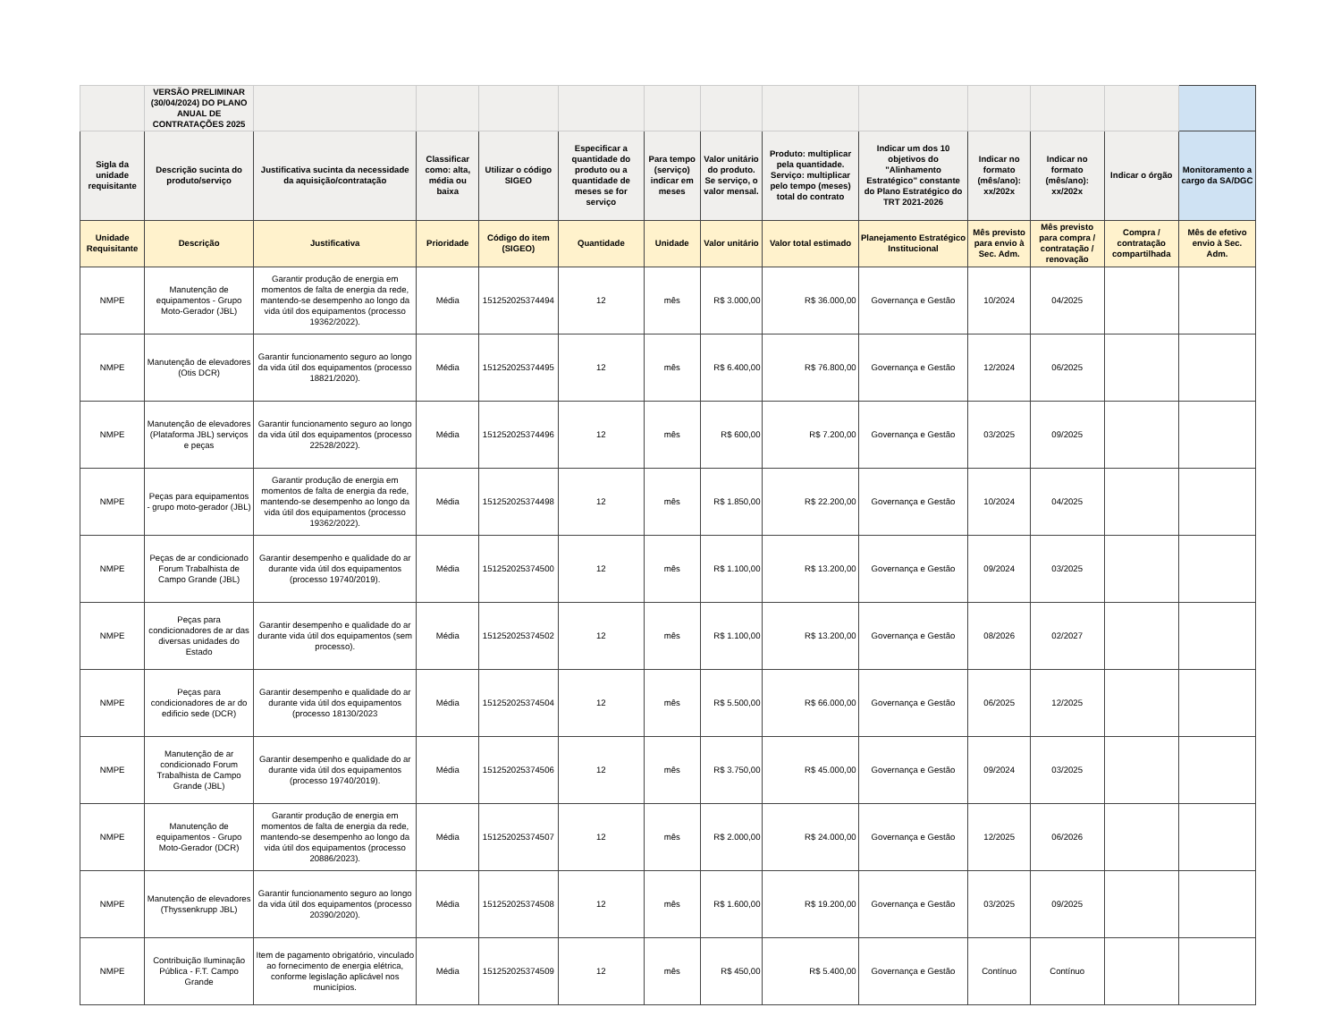| | VERSÃO PRELIMINAR (30/04/2024) DO PLANO ANUAL DE CONTRATAÇÕES 2025 | | | | | | | | | | | | |
| --- | --- | --- | --- | --- | --- | --- | --- | --- | --- | --- | --- | --- | --- |
| Sigla da unidade requisitante | Descrição sucinta do produto/serviço | Justificativa sucinta da necessidade da aquisição/contratação | Classificar como: alta, média ou baixa | Utilizar o código SIGEO | Especificar a quantidade do produto ou a quantidade de meses se for serviço | Para tempo (serviço) indicar em meses | Valor unitário do produto. Se serviço, o valor mensal. | Produto: multiplicar pela quantidade. Serviço: multiplicar pelo tempo (meses) total do contrato | Indicar um dos 10 objetivos do "Alinhamento Estratégico" constante do Plano Estratégico do TRT 2021-2026 | Indicar no formato (mês/ano): xx/202x | Indicar no formato (mês/ano): xx/202x | Indicar o órgão | Monitoramento a cargo da SA/DGC |
| Unidade Requisitante | Descrição | Justificativa | Prioridade | Código do item (SIGEO) | Quantidade | Unidade | Valor unitário | Valor total estimado | Planejamento Estratégico Institucional | Mês previsto para envio à Sec. Adm. | Mês previsto para compra / contratação / renovação | Compra / contratação compartilhada | Mês de efetivo envio à Sec. Adm. |
| NMPE | Manutenção de equipamentos - Grupo Moto-Gerador (JBL) | Garantir produção de energia em momentos de falta de energia da rede, mantendo-se desempenho ao longo da vida útil dos equipamentos (processo 19362/2022). | Média | 151252025374494 | 12 | mês | R$ 3.000,00 | R$ 36.000,00 | Governança e Gestão | 10/2024 | 04/2025 | | |
| NMPE | Manutenção de elevadores (Otis DCR) | Garantir funcionamento seguro ao longo da vida útil dos equipamentos (processo 18821/2020). | Média | 151252025374495 | 12 | mês | R$ 6.400,00 | R$ 76.800,00 | Governança e Gestão | 12/2024 | 06/2025 | | |
| NMPE | Manutenção de elevadores (Plataforma JBL) serviços e peças | Garantir funcionamento seguro ao longo da vida útil dos equipamentos (processo 22528/2022). | Média | 151252025374496 | 12 | mês | R$ 600,00 | R$ 7.200,00 | Governança e Gestão | 03/2025 | 09/2025 | | |
| NMPE | Peças para equipamentos - grupo moto-gerador (JBL) | Garantir produção de energia em momentos de falta de energia da rede, mantendo-se desempenho ao longo da vida útil dos equipamentos (processo 19362/2022). | Média | 151252025374498 | 12 | mês | R$ 1.850,00 | R$ 22.200,00 | Governança e Gestão | 10/2024 | 04/2025 | | |
| NMPE | Peças de ar condicionado Forum Trabalhista de Campo Grande (JBL) | Garantir desempenho e qualidade do ar durante vida útil dos equipamentos (processo 19740/2019). | Média | 151252025374500 | 12 | mês | R$ 1.100,00 | R$ 13.200,00 | Governança e Gestão | 09/2024 | 03/2025 | | |
| NMPE | Peças para condicionadores de ar das diversas unidades do Estado | Garantir desempenho e qualidade do ar durante vida útil dos equipamentos (sem processo). | Média | 151252025374502 | 12 | mês | R$ 1.100,00 | R$ 13.200,00 | Governança e Gestão | 08/2026 | 02/2027 | | |
| NMPE | Peças para condicionadores de ar do edificio sede (DCR) | Garantir desempenho e qualidade do ar durante vida útil dos equipamentos (processo 18130/2023 | Média | 151252025374504 | 12 | mês | R$ 5.500,00 | R$ 66.000,00 | Governança e Gestão | 06/2025 | 12/2025 | | |
| NMPE | Manutenção de ar condicionado Forum Trabalhista de Campo Grande (JBL) | Garantir desempenho e qualidade do ar durante vida útil dos equipamentos (processo 19740/2019). | Média | 151252025374506 | 12 | mês | R$ 3.750,00 | R$ 45.000,00 | Governança e Gestão | 09/2024 | 03/2025 | | |
| NMPE | Manutenção de equipamentos - Grupo Moto-Gerador (DCR) | Garantir produção de energia em momentos de falta de energia da rede, mantendo-se desempenho ao longo da vida útil dos equipamentos (processo 20886/2023). | Média | 151252025374507 | 12 | mês | R$ 2.000,00 | R$ 24.000,00 | Governança e Gestão | 12/2025 | 06/2026 | | |
| NMPE | Manutenção de elevadores (Thyssenkrupp JBL) | Garantir funcionamento seguro ao longo da vida útil dos equipamentos (processo 20390/2020). | Média | 151252025374508 | 12 | mês | R$ 1.600,00 | R$ 19.200,00 | Governança e Gestão | 03/2025 | 09/2025 | | |
| NMPE | Contribuição Iluminação Pública - F.T. Campo Grande | Item de pagamento obrigatório, vinculado ao fornecimento de energia elétrica, conforme legislação aplicável nos municípios. | Média | 151252025374509 | 12 | mês | R$ 450,00 | R$ 5.400,00 | Governança e Gestão | Contínuo | Contínuo | | |